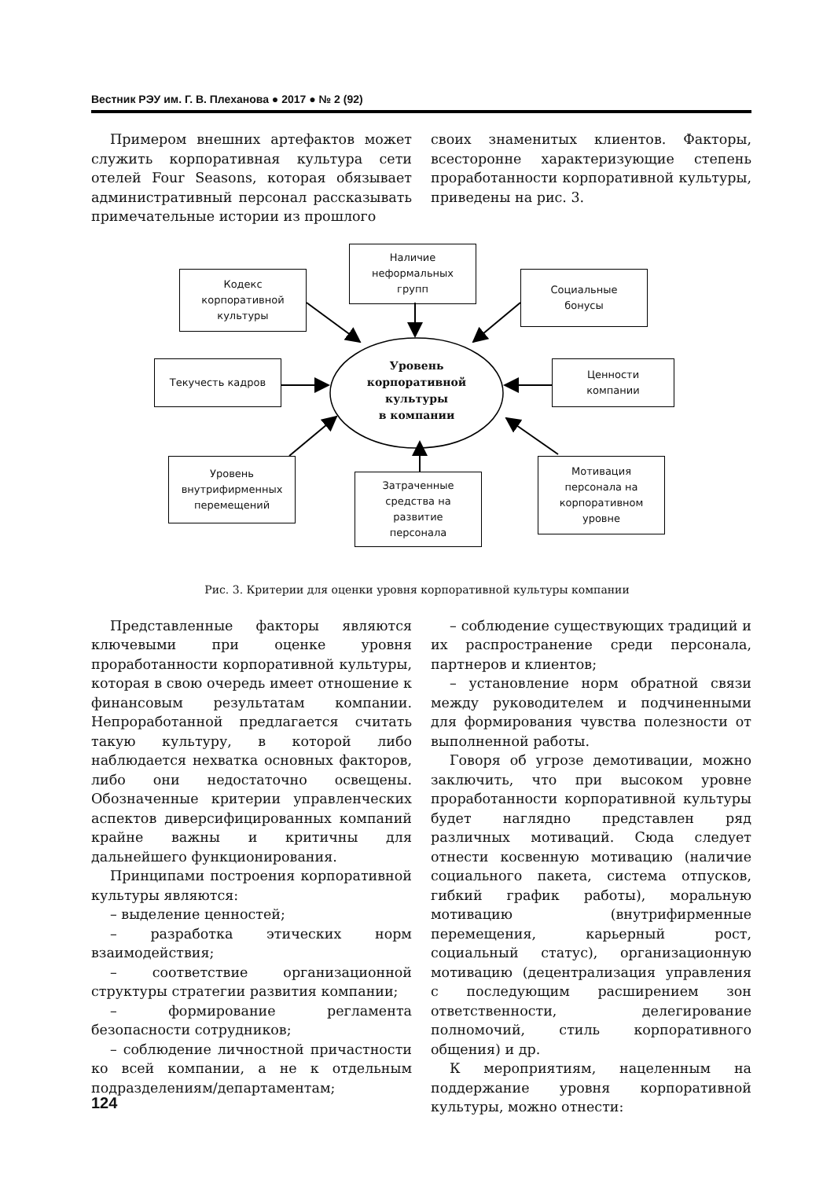Вестник РЭУ им. Г. В. Плеханова ● 2017 ● № 2 (92)
Примером внешних артефактов может служить корпоративная культура сети отелей Four Seasons, которая обязывает административный персонал рассказывать примечательные истории из прошлого
своих знаменитых клиентов. Факторы, всесторонне характеризующие степень проработанности корпоративной культуры, приведены на рис. 3.
Наличие
неформальных
групп
Кодекс
корпоративной
культуры
Социальные
бонусы
Текучесть кадров
Уровень
корпоративной
культуры
в компании
Ценности
компании
Уровень
внутрифирменных
перемещений
Затраченные
средства на
развитие
персонала
Мотивация
персонала на
корпоративном
уровне
Рис. 3. Критерии для оценки уровня корпоративной культуры компании
Представленные факторы являются ключевыми при оценке уровня проработанности корпоративной культуры, которая в свою очередь имеет отношение к финансовым результатам компании. Непроработанной предлагается считать такую культуру, в которой либо наблюдается нехватка основных факторов, либо они недостаточно освещены. Обозначенные критерии управленческих аспектов диверсифицированных компаний крайне важны и критичны для дальнейшего функционирования.
Принципами построения корпоративной культуры являются:
– выделение ценностей;
– разработка этических норм взаимодействия;
– соответствие организационной структуры стратегии развития компании;
– формирование регламента безопасности сотрудников;
– соблюдение личностной причастности ко всей компании, а не к отдельным подразделениям/департаментам;
– соблюдение существующих традиций и их распространение среди персонала, партнеров и клиентов;
– установление норм обратной связи между руководителем и подчиненными для формирования чувства полезности от выполненной работы.
Говоря об угрозе демотивации, можно заключить, что при высоком уровне проработанности корпоративной культуры будет наглядно представлен ряд различных мотиваций. Сюда следует отнести косвенную мотивацию (наличие социального пакета, система отпусков, гибкий график работы), моральную мотивацию (внутрифирменные перемещения, карьерный рост, социальный статус), организационную мотивацию (децентрализация управления с последующим расширением зон ответственности, делегирование полномочий, стиль корпоративного общения) и др.
К мероприятиям, нацеленным на поддержание уровня корпоративной культуры, можно отнести:
124